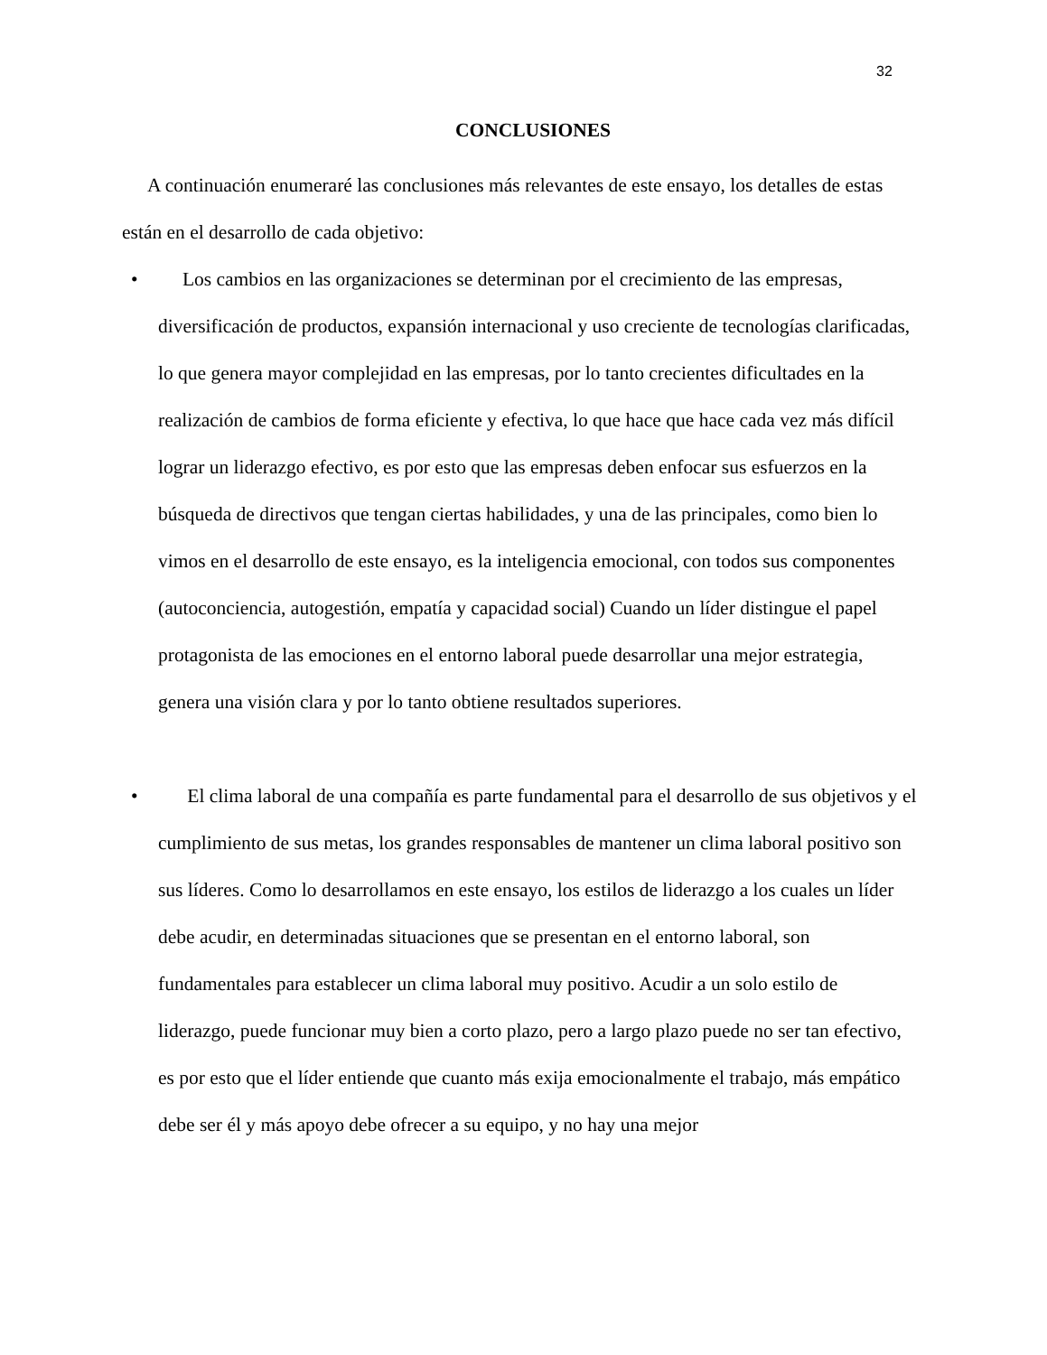32
CONCLUSIONES
A continuación enumeraré las conclusiones más relevantes de este ensayo, los detalles de estas están en el desarrollo de cada objetivo:
• Los cambios en las organizaciones se determinan por el crecimiento de las empresas, diversificación de productos, expansión internacional y uso creciente de tecnologías clarificadas, lo que genera mayor complejidad en las empresas, por lo tanto crecientes dificultades en la realización de cambios de forma eficiente y efectiva, lo que hace que hace cada vez más difícil lograr un liderazgo efectivo, es por esto que las empresas deben enfocar sus esfuerzos en la búsqueda de directivos que tengan ciertas habilidades, y una de las principales, como bien lo vimos en el desarrollo de este ensayo, es la inteligencia emocional, con todos sus componentes (autoconciencia, autogestión, empatía y capacidad social) Cuando un líder distingue el papel protagonista de las emociones en el entorno laboral puede desarrollar una mejor estrategia, genera una visión clara y por lo tanto obtiene resultados superiores.
• El clima laboral de una compañía es parte fundamental para el desarrollo de sus objetivos y el cumplimiento de sus metas, los grandes responsables de mantener un clima laboral positivo son sus líderes. Como lo desarrollamos en este ensayo, los estilos de liderazgo a los cuales un líder debe acudir, en determinadas situaciones que se presentan en el entorno laboral, son fundamentales para establecer un clima laboral muy positivo. Acudir a un solo estilo de liderazgo, puede funcionar muy bien a corto plazo, pero a largo plazo puede no ser tan efectivo, es por esto que el líder entiende que cuanto más exija emocionalmente el trabajo, más empático debe ser él y más apoyo debe ofrecer a su equipo, y no hay una mejor